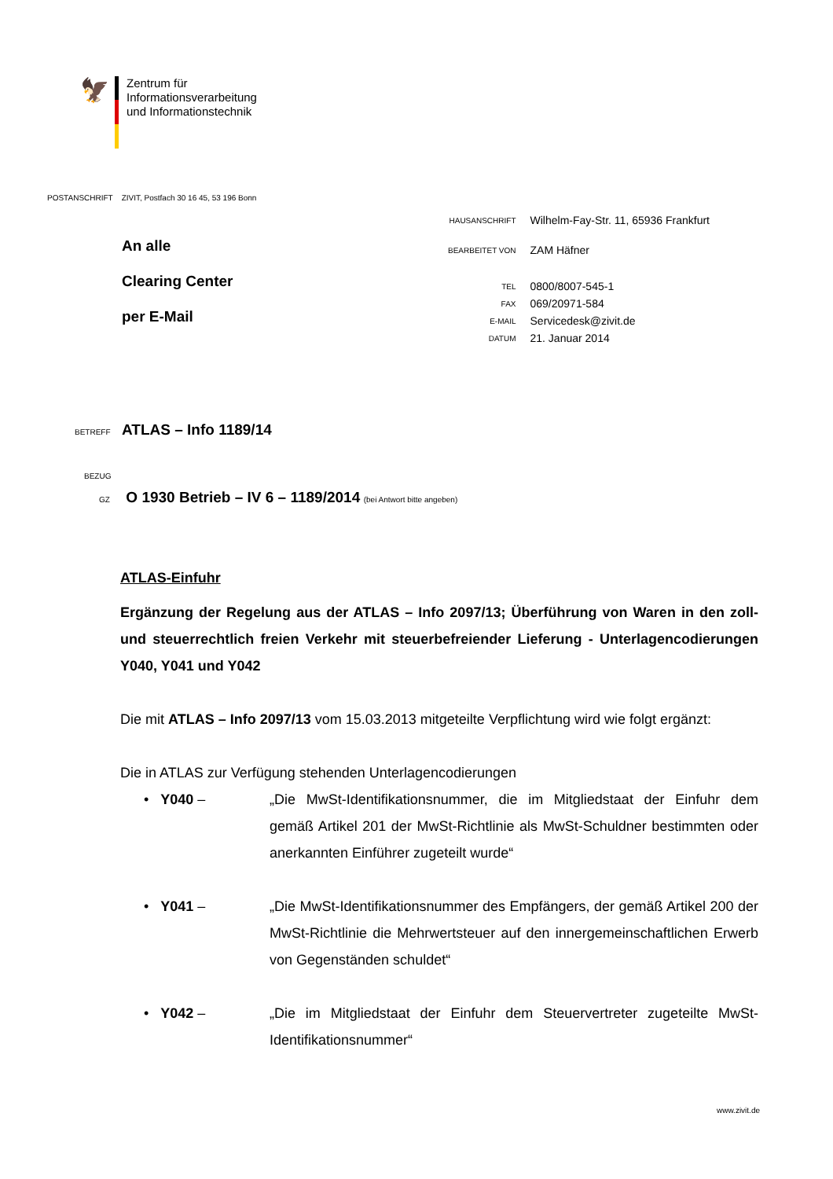🦅
Zentrum für
Informationsverarbeitung
und Informationstechnik
POSTANSCHRIFT ZIVIT, Postfach 30 16 45, 53 196 Bonn
An alle
Clearing Center
per E-Mail
| HAUSANSCHRIFT | Wilhelm-Fay-Str. 11, 65936 Frankfurt |
| BEARBEITET VON | ZAM Häfner |
| TEL | 0800/8007-545-1 |
| FAX | 069/20971-584 |
| E-MAIL | Servicedesk@zivit.de |
| DATUM | 21. Januar 2014 |
BETREFF ATLAS – Info 1189/14
BEZUG
GZ O 1930 Betrieb – IV 6 – 1189/2014 (bei Antwort bitte angeben)
ATLAS-Einfuhr
Ergänzung der Regelung aus der ATLAS – Info 2097/13; Überführung von Waren in den zoll- und steuerrechtlich freien Verkehr mit steuerbefreiender Lieferung - Unterlagencodierungen Y040, Y041 und Y042
Die mit ATLAS – Info 2097/13 vom 15.03.2013 mitgeteilte Verpflichtung wird wie folgt ergänzt:
Die in ATLAS zur Verfügung stehenden Unterlagencodierungen
• Y040 – „Die MwSt-Identifikationsnummer, die im Mitgliedstaat der Einfuhr dem gemäß Artikel 201 der MwSt-Richtlinie als MwSt-Schuldner bestimmten oder anerkannten Einführer zugeteilt wurde“
• Y041 – „Die MwSt-Identifikationsnummer des Empfängers, der gemäß Artikel 200 der MwSt-Richtlinie die Mehrwertsteuer auf den innergemeinschaftlichen Erwerb von Gegenständen schuldet“
• Y042 – „Die im Mitgliedstaat der Einfuhr dem Steuervertreter zugeteilte MwSt-Identifikationsnummer“
www.zivit.de